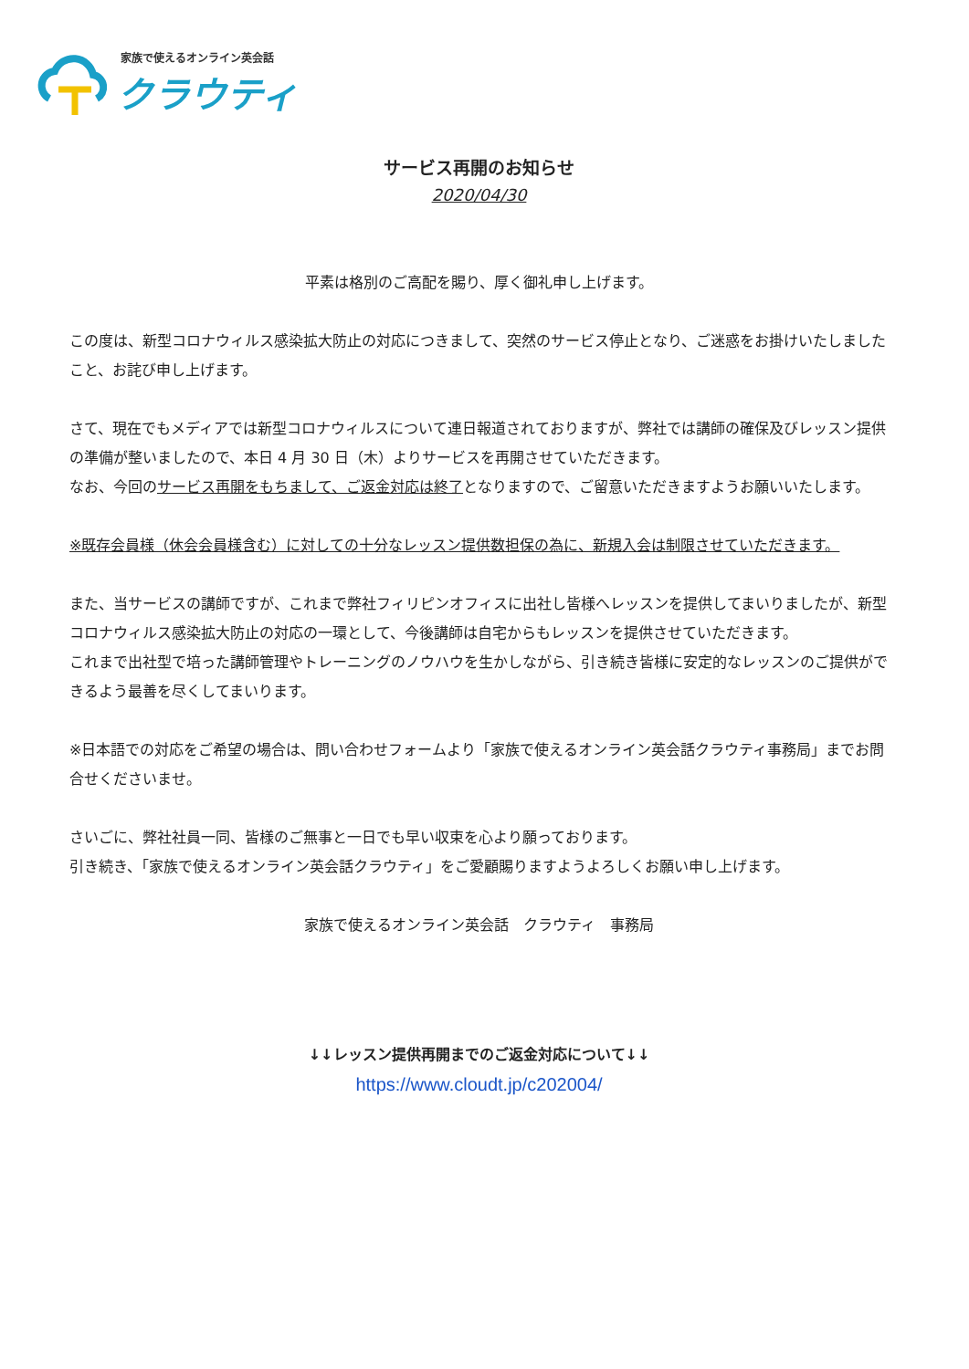家族で使えるオンライン英会話
クラウティ
サービス再開のお知らせ
2020/04/30
平素は格別のご高配を賜り、厚く御礼申し上げます。
この度は、新型コロナウィルス感染拡大防止の対応につきまして、突然のサービス停止となり、ご迷惑をお掛けいたしましたこと、お詫び申し上げます。
さて、現在でもメディアでは新型コロナウィルスについて連日報道されておりますが、弊社では講師の確保及びレッスン提供の準備が整いましたので、本日 4 月 30 日（木）よりサービスを再開させていただきます。
なお、今回のサービス再開をもちまして、ご返金対応は終了となりますので、ご留意いただきますようお願いいたします。
※既存会員様（休会会員様含む）に対しての十分なレッスン提供数担保の為に、新規入会は制限させていただきます。
また、当サービスの講師ですが、これまで弊社フィリピンオフィスに出社し皆様へレッスンを提供してまいりましたが、新型コロナウィルス感染拡大防止の対応の一環として、今後講師は自宅からもレッスンを提供させていただきます。
これまで出社型で培った講師管理やトレーニングのノウハウを生かしながら、引き続き皆様に安定的なレッスンのご提供ができるよう最善を尽くしてまいります。
※日本語での対応をご希望の場合は、問い合わせフォームより「家族で使えるオンライン英会話クラウティ事務局」までお問合せくださいませ。
さいごに、弊社社員一同、皆様のご無事と一日でも早い収束を心より願っております。
引き続き、「家族で使えるオンライン英会話クラウティ」をご愛顧賜りますようよろしくお願い申し上げます。
家族で使えるオンライン英会話　クラウティ　事務局
↓↓レッスン提供再開までのご返金対応について↓↓
https://www.cloudt.jp/c202004/